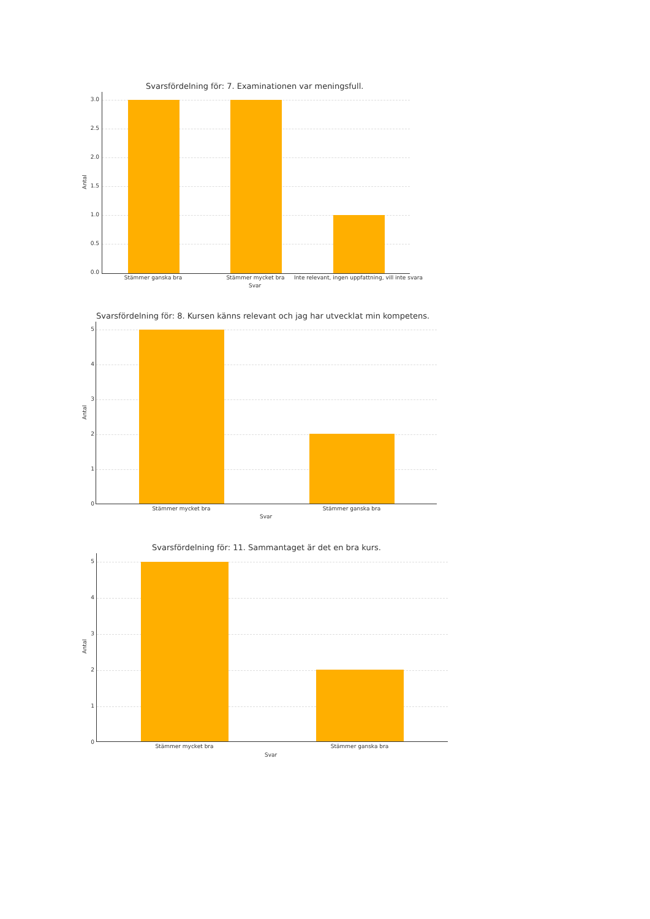Svarsfördelning för: 7. Examinationen var meningsfull.
3.0
2.5
2.0
1.5
1.0
0.5
0.0
Antal
Stämmer ganska bra Stämmer mycket bra Inte relevant, ingen uppfattning, vill inte svara
Svar
Svarsfördelning för: 8. Kursen känns relevant och jag har utvecklat min kompetens.
5
4
3
2
1
0
Antal
Stämmer mycket bra Stämmer ganska bra
Svar
Svarsfördelning för: 11. Sammantaget är det en bra kurs.
5
4
3
2
1
0
Antal
Stämmer mycket bra Stämmer ganska bra
Svar